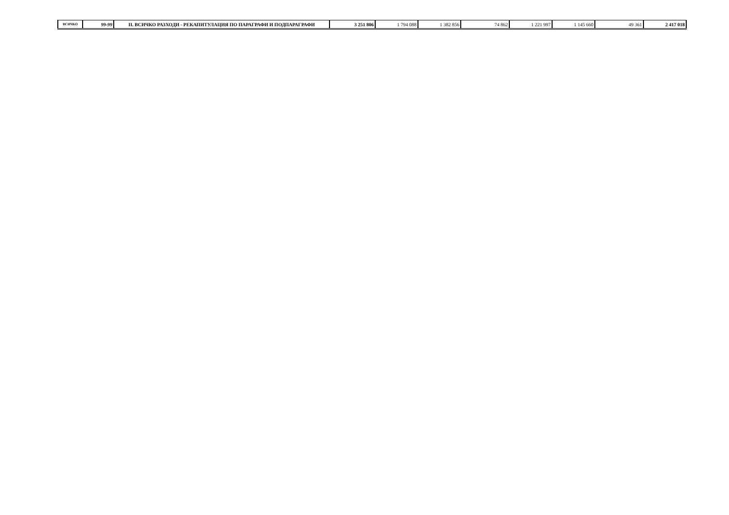| ВСИЧКО | 99-99 | II. ВСИЧКО РАЗХОДИ - РЕКАПИТУЛАЦИЯ ПО ПАРАГРАФИ И ПОДПАРАГРАФИ | 3 251 806 | 1 794 088 | 1 382 856 | 74 862 | 1 221 997 | 1 145 660 | 49 361 | 2 417 018 |